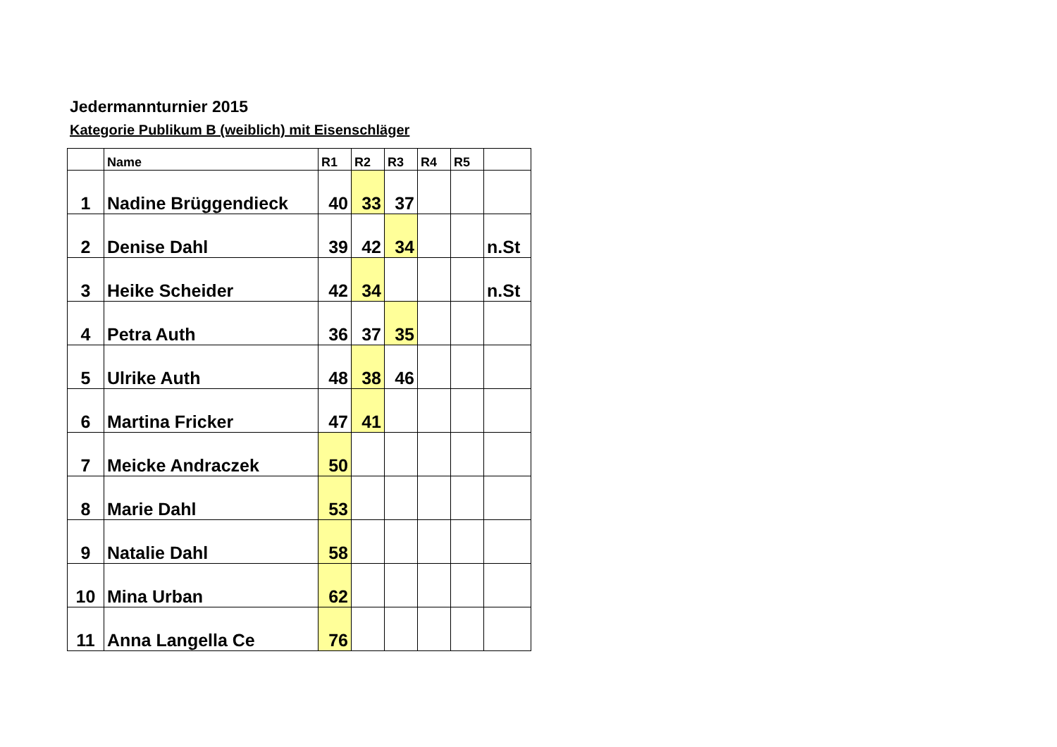Jedermannturnier 2015
Kategorie Publikum B (weiblich) mit Eisenschläger
| | Name | R1 | R2 | R3 | R4 | R5 | |
| --- | --- | --- | --- | --- | --- | --- | --- |
| 1 | Nadine Brüggendieck | 40 | 33 | 37 | | | |
| 2 | Denise Dahl | 39 | 42 | 34 | | | n.St |
| 3 | Heike Scheider | 42 | 34 | | | | n.St |
| 4 | Petra Auth | 36 | 37 | 35 | | | |
| 5 | Ulrike Auth | 48 | 38 | 46 | | | |
| 6 | Martina Fricker | 47 | 41 | | | | |
| 7 | Meicke Andraczek | 50 | | | | | |
| 8 | Marie Dahl | 53 | | | | | |
| 9 | Natalie Dahl | 58 | | | | | |
| 10 | Mina Urban | 62 | | | | | |
| 11 | Anna Langella Ce | 76 | | | | | |